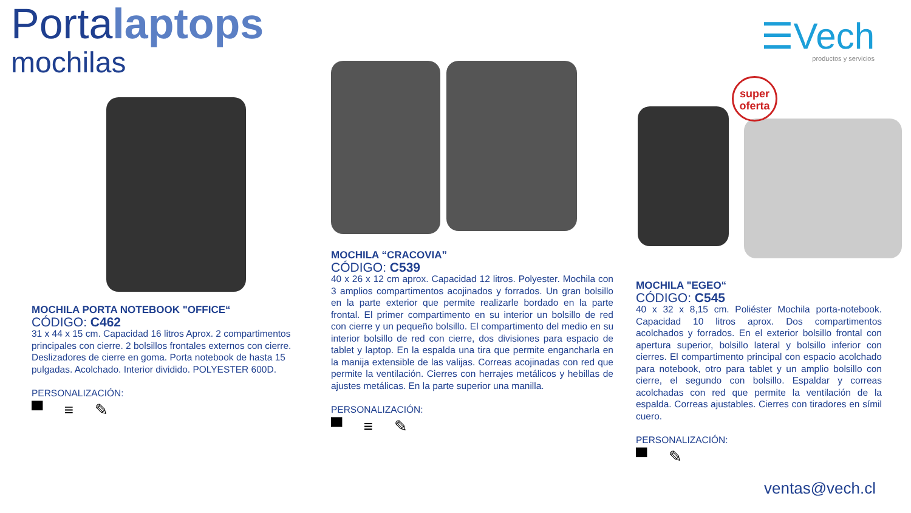Portalaptops
mochilas
☰Vech
productos y servicios
super
oferta
MOCHILA PORTA NOTEBOOK "OFFICE“
CÓDIGO: C462
31 x 44 x 15 cm. Capacidad 16 litros Aprox. 2 compartimentos principales con cierre. 2 bolsillos frontales externos con cierre. Deslizadores de cierre en goma. Porta notebook de hasta 15 pulgadas. Acolchado. Interior dividido. POLYESTER 600D.
PERSONALIZACIÓN:
▀ ≡ ✎
MOCHILA “CRACOVIA”
CÓDIGO: C539
40 x 26 x 12 cm aprox. Capacidad 12 litros. Polyester. Mochila con 3 amplios compartimentos acojinados y forrados. Un gran bolsillo en la parte exterior que permite realizarle bordado en la parte frontal. El primer compartimento en su interior un bolsillo de red con cierre y un pequeño bolsillo. El compartimento del medio en su interior bolsillo de red con cierre, dos divisiones para espacio de tablet y laptop. En la espalda una tira que permite engancharla en la manija extensible de las valijas. Correas acojinadas con red que permite la ventilación. Cierres con herrajes metálicos y hebillas de ajustes metálicas. En la parte superior una manilla.
PERSONALIZACIÓN:
▀ ≡ ✎
MOCHILA "EGEO“
CÓDIGO: C545
40 x 32 x 8,15 cm. Poliéster Mochila porta-notebook. Capacidad 10 litros aprox. Dos compartimentos acolchados y forrados. En el exterior bolsillo frontal con apertura superior, bolsillo lateral y bolsillo inferior con cierres. El compartimento principal con espacio acolchado para notebook, otro para tablet y un amplio bolsillo con cierre, el segundo con bolsillo. Espaldar y correas acolchadas con red que permite la ventilación de la espalda. Correas ajustables. Cierres con tiradores en símil cuero.
PERSONALIZACIÓN:
▀ ✎
ventas@vech.cl